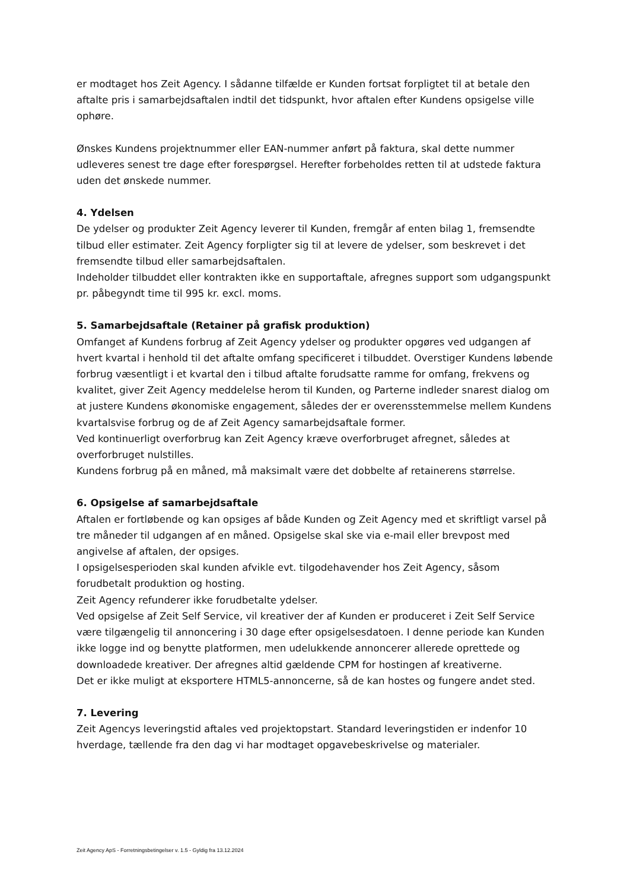er modtaget hos Zeit Agency. I sådanne tilfælde er Kunden fortsat forpligtet til at betale den aftalte pris i samarbejdsaftalen indtil det tidspunkt, hvor aftalen efter Kundens opsigelse ville ophøre.
Ønskes Kundens projektnummer eller EAN-nummer anført på faktura, skal dette nummer udleveres senest tre dage efter forespørgsel. Herefter forbeholdes retten til at udstede faktura uden det ønskede nummer.
4. Ydelsen
De ydelser og produkter Zeit Agency leverer til Kunden, fremgår af enten bilag 1, fremsendte tilbud eller estimater. Zeit Agency forpligter sig til at levere de ydelser, som beskrevet i det fremsendte tilbud eller samarbejdsaftalen.
Indeholder tilbuddet eller kontrakten ikke en supportaftale, afregnes support som udgangspunkt pr. påbegyndt time til 995 kr. excl. moms.
5. Samarbejdsaftale (Retainer på grafisk produktion)
Omfanget af Kundens forbrug af Zeit Agency ydelser og produkter opgøres ved udgangen af hvert kvartal i henhold til det aftalte omfang specificeret i tilbuddet. Overstiger Kundens løbende forbrug væsentligt i et kvartal den i tilbud aftalte forudsatte ramme for omfang, frekvens og kvalitet, giver Zeit Agency meddelelse herom til Kunden, og Parterne indleder snarest dialog om at justere Kundens økonomiske engagement, således der er overensstemmelse mellem Kundens kvartalsvise forbrug og de af Zeit Agency samarbejdsaftale former.
Ved kontinuerligt overforbrug kan Zeit Agency kræve overforbruget afregnet, således at overforbruget nulstilles.
Kundens forbrug på en måned, må maksimalt være det dobbelte af retainerens størrelse.
6. Opsigelse af samarbejdsaftale
Aftalen er fortløbende og kan opsiges af både Kunden og Zeit Agency med et skriftligt varsel på tre måneder til udgangen af en måned. Opsigelse skal ske via e-mail eller brevpost med angivelse af aftalen, der opsiges.
I opsigelsesperioden skal kunden afvikle evt. tilgodehavender hos Zeit Agency, såsom forudbetalt produktion og hosting.
Zeit Agency refunderer ikke forudbetalte ydelser.
Ved opsigelse af Zeit Self Service, vil kreativer der af Kunden er produceret i Zeit Self Service være tilgængelig til annoncering i 30 dage efter opsigelsesdatoen. I denne periode kan Kunden ikke logge ind og benytte platformen, men udelukkende annoncerer allerede oprettede og downloadede kreativer. Der afregnes altid gældende CPM for hostingen af kreativerne.
Det er ikke muligt at eksportere HTML5-annoncerne, så de kan hostes og fungere andet sted.
7. Levering
Zeit Agencys leveringstid aftales ved projektopstart. Standard leveringstiden er indenfor 10 hverdage, tællende fra den dag vi har modtaget opgavebeskrivelse og materialer.
Zeit Agency ApS - Forretningsbetingelser v. 1.5 - Gyldig fra 13.12.2024